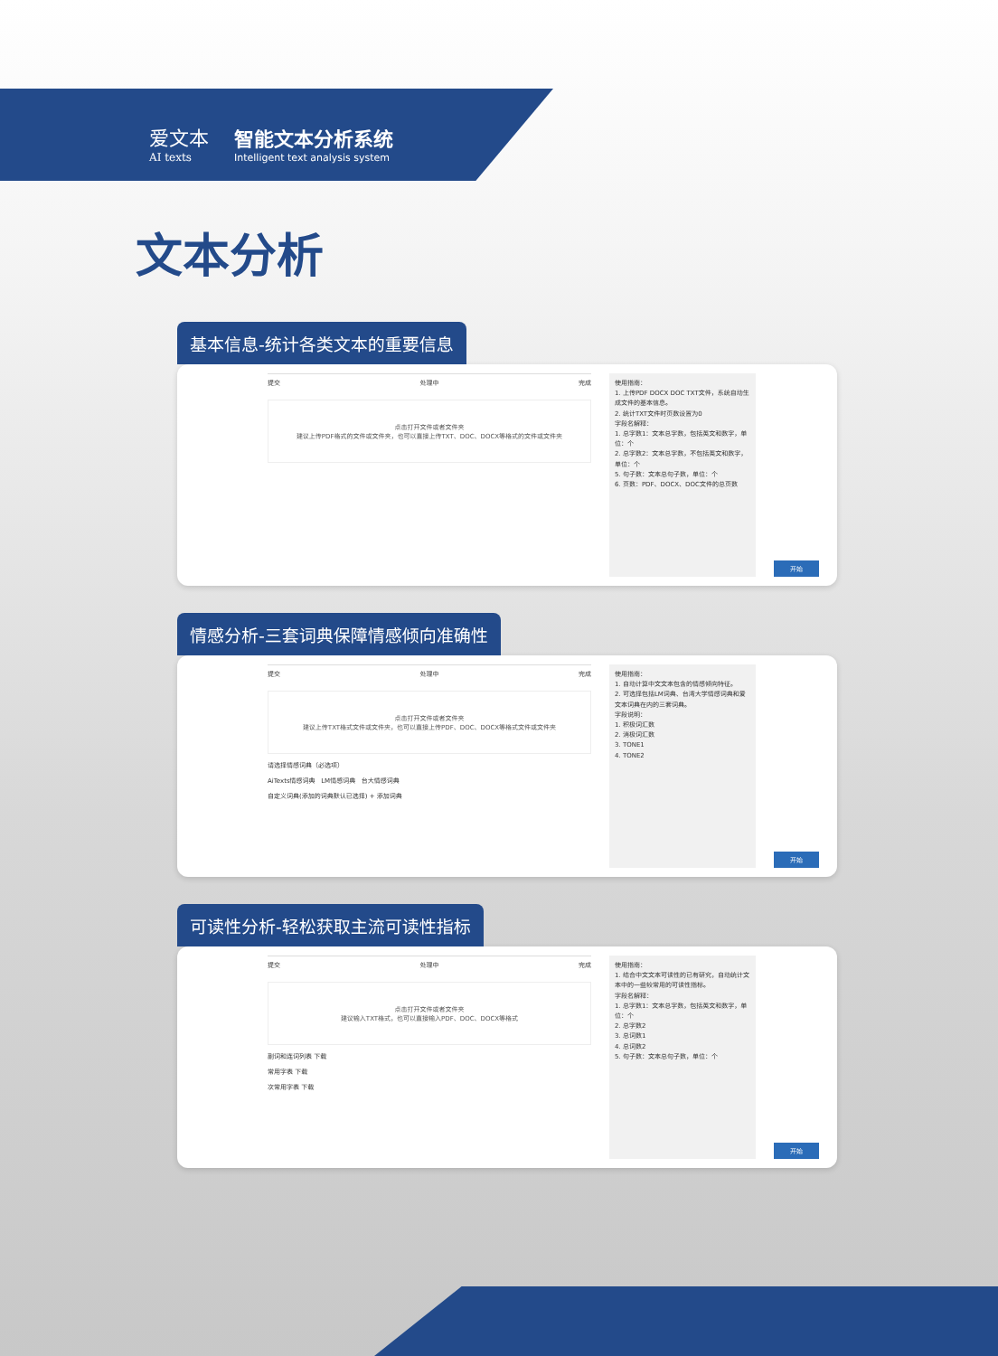爱文本
AI texts
智能文本分析系统
Intelligent text analysis system
文本分析
基本信息-统计各类文本的重要信息
提交 处理中 完成
点击打开文件或者文件夹
建议上传PDF格式的文件或文件夹，也可以直接上传TXT、DOC、DOCX等格式的文件或文件夹
使用指南：
1. 上传PDF DOCX DOC TXT文件，系统自动生成文件的基本信息。
2. 统计TXT文件时页数设置为0
字段名解释：
1. 总字数1：文本总字数，包括英文和数字，单位：个
2. 总字数2：文本总字数，不包括英文和数字，单位：个
5. 句子数：文本总句子数，单位：个
6. 页数：PDF、DOCX、DOC文件的总页数
开始
情感分析-三套词典保障情感倾向准确性
提交 处理中 完成
点击打开文件或者文件夹
建议上传TXT格式文件或文件夹，也可以直接上传PDF、DOC、DOCX等格式文件或文件夹
请选择情感词典（必选项）
AiTexts情感词典 LM情感词典 台大情感词典
自定义词典(添加的词典默认已选择) + 添加词典
使用指南：
1. 自动计算中文文本包含的情感倾向特征。
2. 可选择包括LM词典、台湾大学情感词典和爱文本词典在内的三套词典。
字段说明：
1. 积极词汇数
2. 消极词汇数
3. TONE1
4. TONE2
开始
可读性分析-轻松获取主流可读性指标
提交 处理中 完成
点击打开文件或者文件夹
建议输入TXT格式，也可以直接输入PDF、DOC、DOCX等格式
副词和连词列表 下载
常用字表 下载
次常用字表 下载
使用指南：
1. 结合中文文本可读性的已有研究，自动统计文本中的一些较常用的可读性指标。
字段名解释：
1. 总字数1：文本总字数，包括英文和数字，单位：个
2. 总字数2
3. 总词数1
4. 总词数2
5. 句子数：文本总句子数，单位：个
开始